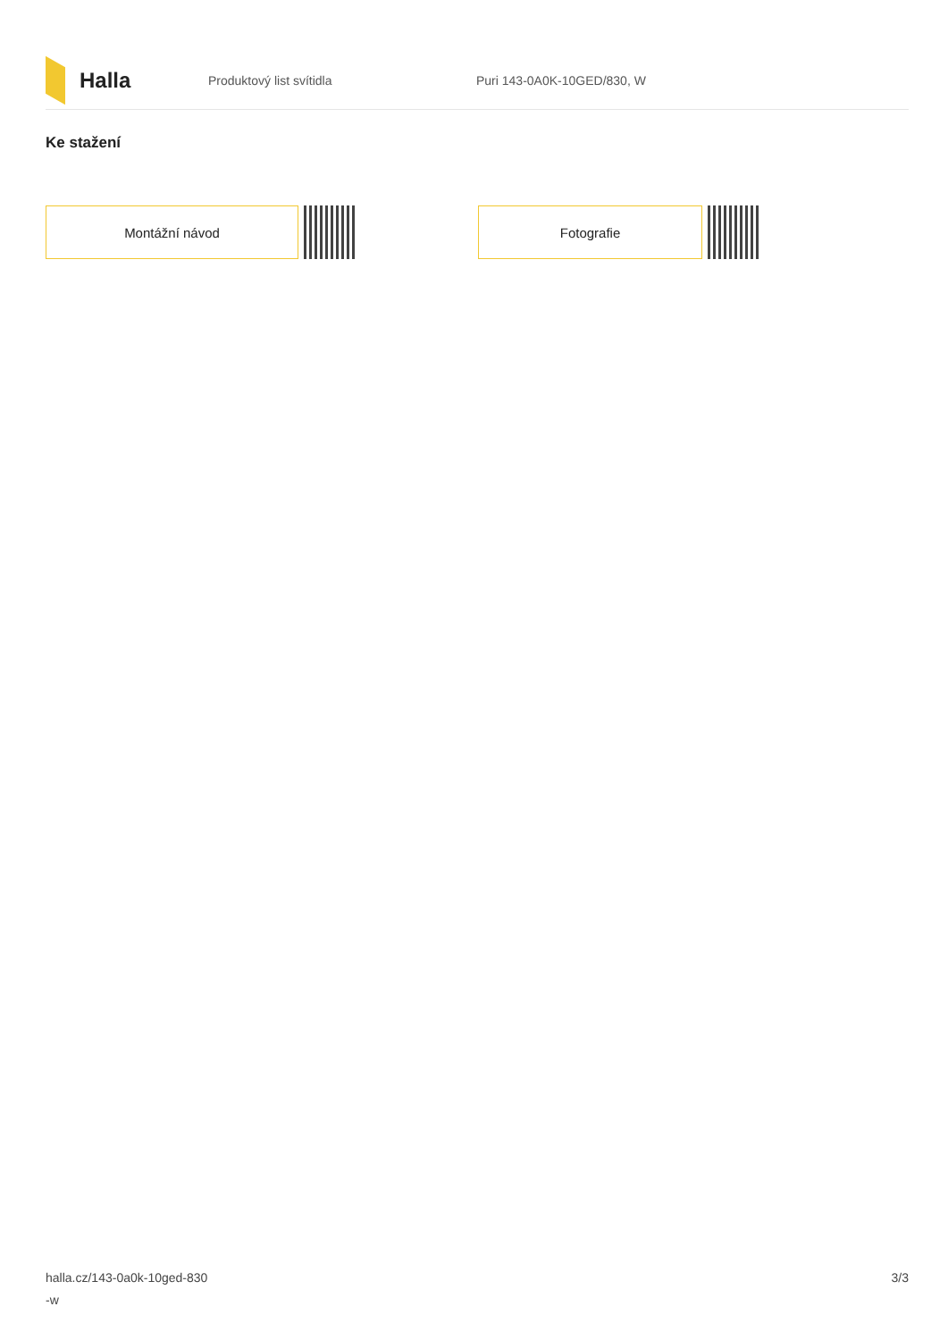Halla
Produktový list svítidla Puri 143-0A0K-10GED/830, W
Ke stažení
Montážní návod Fotografie
halla.cz/143-0a0k-10ged-830
-w
3/3